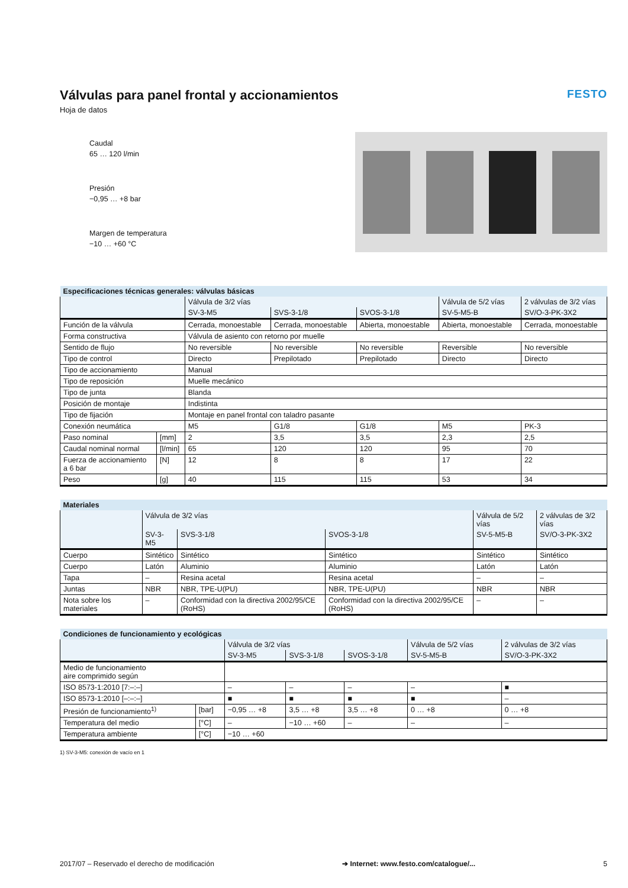Válvulas para panel frontal y accionamientos
Hoja de datos
FESTO
Caudal
65 … 120 l/min
Presión
−0,95 … +8 bar
Margen de temperatura
−10 … +60 °C
| Especificaciones técnicas generales: válvulas básicas | | | | | | |
| --- | --- | --- | --- | --- | --- | --- |
| | | Válvula de 3/2 vías | | | Válvula de 5/2 vías | 2 válvulas de 3/2 vías |
| | | SV-3-M5 | SVS-3-1/8 | SVOS-3-1/8 | SV-5-M5-B | SV/O-3-PK-3X2 |
| Función de la válvula | | Cerrada, monoestable | Cerrada, monoestable | Abierta, monoestable | Abierta, monoestable | Cerrada, monoestable |
| Forma constructiva | | Válvula de asiento con retorno por muelle | | | | |
| Sentido de flujo | | No reversible | No reversible | No reversible | Reversible | No reversible |
| Tipo de control | | Directo | Prepilotado | Prepilotado | Directo | Directo |
| Tipo de accionamiento | | Manual | | | | |
| Tipo de reposición | | Muelle mecánico | | | | |
| Tipo de junta | | Blanda | | | | |
| Posición de montaje | | Indistinta | | | | |
| Tipo de fijación | | Montaje en panel frontal con taladro pasante | | | | |
| Conexión neumática | | M5 | G1/8 | G1/8 | M5 | PK-3 |
| Paso nominal | [mm] | 2 | 3,5 | 3,5 | 2,3 | 2,5 |
| Caudal nominal normal | [l/min] | 65 | 120 | 120 | 95 | 70 |
| Fuerza de accionamiento a 6 bar | [N] | 12 | 8 | 8 | 17 | 22 |
| Peso | [g] | 40 | 115 | 115 | 53 | 34 |
| Materiales | | | | | |
| --- | --- | --- | --- | --- | --- |
| | Válvula de 3/2 vías | | | Válvula de 5/2 vías | 2 válvulas de 3/2 vías |
| | SV-3-M5 | SVS-3-1/8 | SVOS-3-1/8 | SV-5-M5-B | SV/O-3-PK-3X2 |
| Cuerpo | Sintético | Sintético | Sintético | Sintético | Sintético |
| Cuerpo | Latón | Aluminio | Aluminio | Latón | Latón |
| Tapa | – | Resina acetal | Resina acetal | – | – |
| Juntas | NBR | NBR, TPE-U(PU) | NBR, TPE-U(PU) | NBR | NBR |
| Nota sobre los materiales | – | Conformidad con la directiva 2002/95/CE (RoHS) | Conformidad con la directiva 2002/95/CE (RoHS) | – | – |
| Condiciones de funcionamiento y ecológicas | | | | | | |
| --- | --- | --- | --- | --- | --- | --- |
| | | Válvula de 3/2 vías | | | Válvula de 5/2 vías | 2 válvulas de 3/2 vías |
| | | SV-3-M5 | SVS-3-1/8 | SVOS-3-1/8 | SV-5-M5-B | SV/O-3-PK-3X2 |
| Medio de funcionamiento aire comprimido según | | | | | | |
| ISO 8573-1:2010 [7:–:–] | | – | – | – | – | ■ |
| ISO 8573-1:2010 [–:–:–] | | ■ | ■ | ■ | ■ | – |
| Presión de funcionamiento<sup>1)</sup> | [bar] | −0,95 … +8 | 3,5 … +8 | 3,5 … +8 | 0 … +8 | 0 … +8 |
| Temperatura del medio | [°C] | – | −10 … +60 | – | – | – |
| Temperatura ambiente | [°C] | −10 … +60 | | | | |
1) SV-3-M5: conexión de vacío en 1
2017/07 – Reservado el derecho de modificación ➔ Internet: www.festo.com/catalogue/... 5